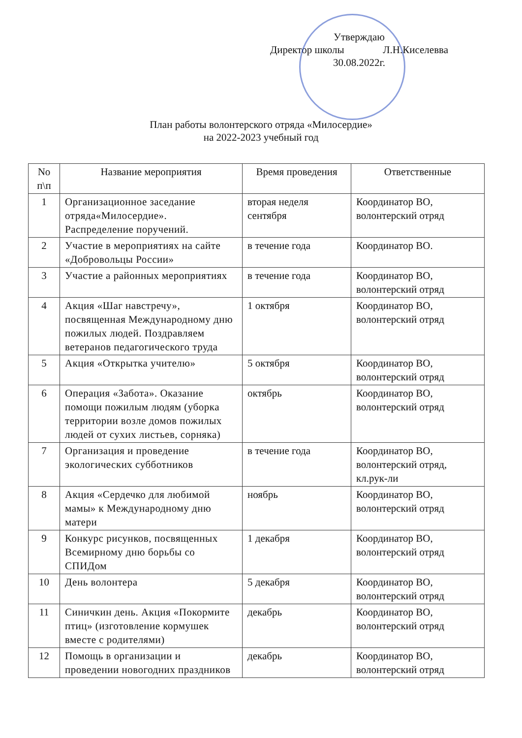Утверждаю
Директор школы Л.Н.Киселевва
30.08.2022г.
План работы волонтерского отряда «Милосердие»
на 2022-2023 учебный год
| No п\п | Название мероприятия | Время проведения | Ответственные |
| --- | --- | --- | --- |
| 1 | Организационное заседание отряда«Милосердие». Распределение поручений. | вторая неделя сентября | Координатор ВО, волонтерский отряд |
| 2 | Участие в мероприятиях на сайте «Добровольцы России» | в течение года | Координатор ВО. |
| 3 | Участие а районных мероприятиях | в течение года | Координатор ВО, волонтерский отряд |
| 4 | Акция «Шаг навстречу», посвященная Международному дню пожилых людей. Поздравляем ветеранов педагогического труда | 1 октября | Координатор ВО, волонтерский отряд |
| 5 | Акция «Открытка учителю» | 5 октября | Координатор ВО, волонтерский отряд |
| 6 | Операция «Забота». Оказание помощи пожилым людям (уборка территории возле домов пожилых людей от сухих листьев, сорняка) | октябрь | Координатор ВО, волонтерский отряд |
| 7 | Организация и проведение экологических субботников | в течение года | Координатор ВО, волонтерский отряд, кл.рук-ли |
| 8 | Акция «Сердечко для любимой мамы» к Международному дню матери | ноябрь | Координатор ВО, волонтерский отряд |
| 9 | Конкурс рисунков, посвященных Всемирному дню борьбы со СПИДом | 1 декабря | Координатор ВО, волонтерский отряд |
| 10 | День волонтера | 5 декабря | Координатор ВО, волонтерский отряд |
| 11 | Синичкин день. Акция «Покормите птиц» (изготовление кормушек вместе с родителями) | декабрь | Координатор ВО, волонтерский отряд |
| 12 | Помощь в организации и проведении новогодних праздников | декабрь | Координатор ВО, волонтерский отряд |